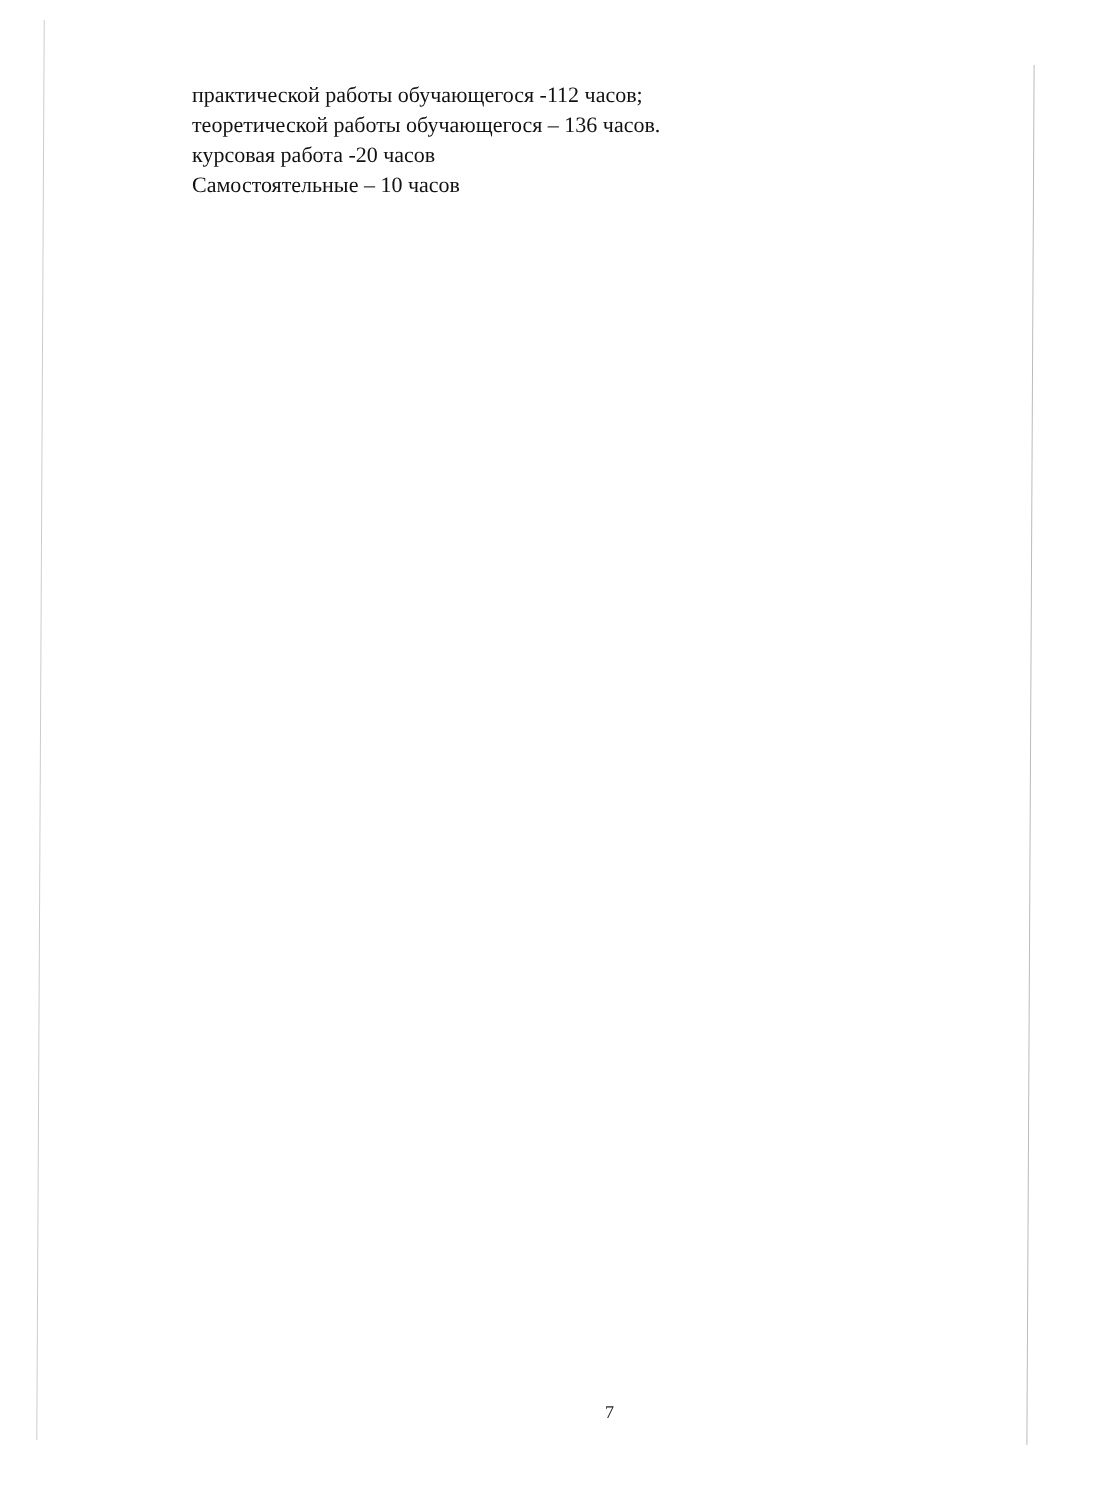практической работы обучающегося -112 часов;
теоретической работы обучающегося – 136 часов.
курсовая работа -20 часов
Самостоятельные – 10 часов
7